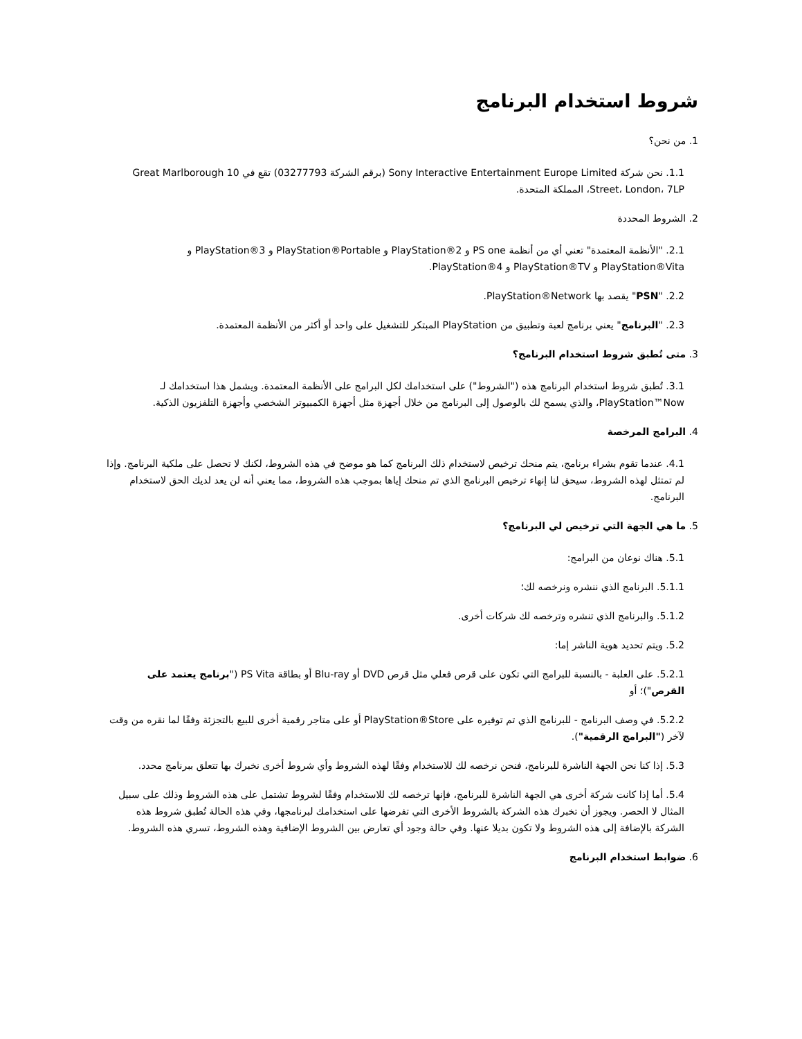شروط استخدام البرنامج
1. من نحن؟
1.1. نحن شركة Sony Interactive Entertainment Europe Limited (برقم الشركة 03277793) تقع في 10 Great Marlborough Street، London، 7LP، المملكة المتحدة.
2. الشروط المحددة
2.1. "الأنظمة المعتمدة" تعني أي من أنظمة PS one و PlayStation®2 و PlayStation®Portable و PlayStation®3 و PlayStation®Vita و PlayStation®TV و PlayStation®4.
2.2. "PSN" يقصد بها PlayStation®Network.
2.3. "البرنامج" يعني برنامج لعبة وتطبيق من PlayStation المبتكر للتشغيل على واحد أو أكثر من الأنظمة المعتمدة.
3. متى تُطبق شروط استخدام البرنامج؟
3.1. تُطبق شروط استخدام البرنامج هذه ("الشروط") على استخدامك لكل البرامج على الأنظمة المعتمدة. ويشمل هذا استخدامك لـ PlayStation™Now، والذي يسمح لك بالوصول إلى البرنامج من خلال أجهزة مثل أجهزة الكمبيوتر الشخصي وأجهزة التلفزيون الذكية.
4. البرامج المرخصة
4.1. عندما تقوم بشراء برنامج، يتم منحك ترخيص لاستخدام ذلك البرنامج كما هو موضح في هذه الشروط، لكنك لا تحصل على ملكية البرنامج. وإذا لم تمتثل لهذه الشروط، سيحق لنا إنهاء ترخيص البرنامج الذي تم منحك إياها بموجب هذه الشروط، مما يعني أنه لن يعد لديك الحق لاستخدام البرنامج.
5. ما هي الجهة التي ترخيص لي البرنامج؟
5.1. هناك نوعان من البرامج:
5.1.1. البرنامج الذي ننشره ونرخصه لك؛
5.1.2. والبرنامج الذي تنشره وترخصه لك شركات أخرى.
5.2. ويتم تحديد هوية الناشر إما:
5.2.1. على العلبة - بالنسبة للبرامج التي تكون على قرص فعلي مثل قرص DVD أو Blu-ray أو بطاقة PS Vita ("برنامج يعتمد على القرص")؛ أو
5.2.2. في وصف البرنامج - للبرنامج الذي تم توفيره على PlayStation®Store أو على متاجر رقمية أخرى للبيع بالتجزئة وفقًا لما نقره من وقت لآخر ("البرامج الرقمية").
5.3. إذا كنا نحن الجهة الناشرة للبرنامج، فنحن نرخصه لك للاستخدام وفقًا لهذه الشروط وأي شروط أخرى نخبرك بها تتعلق ببرنامج محدد.
5.4. أما إذا كانت شركة أخرى هي الجهة الناشرة للبرنامج، فإنها ترخصه لك للاستخدام وفقًا لشروط تشتمل على هذه الشروط وذلك على سبيل المثال لا الحصر. ويجوز أن تخبرك هذه الشركة بالشروط الأخرى التي تفرضها على استخدامك لبرنامجها، وفي هذه الحالة تُطبق شروط هذه الشركة بالإضافة إلى هذه الشروط ولا تكون بديلا عنها. وفي حالة وجود أي تعارض بين الشروط الإضافية وهذه الشروط، تسري هذه الشروط.
6. ضوابط استخدام البرنامج